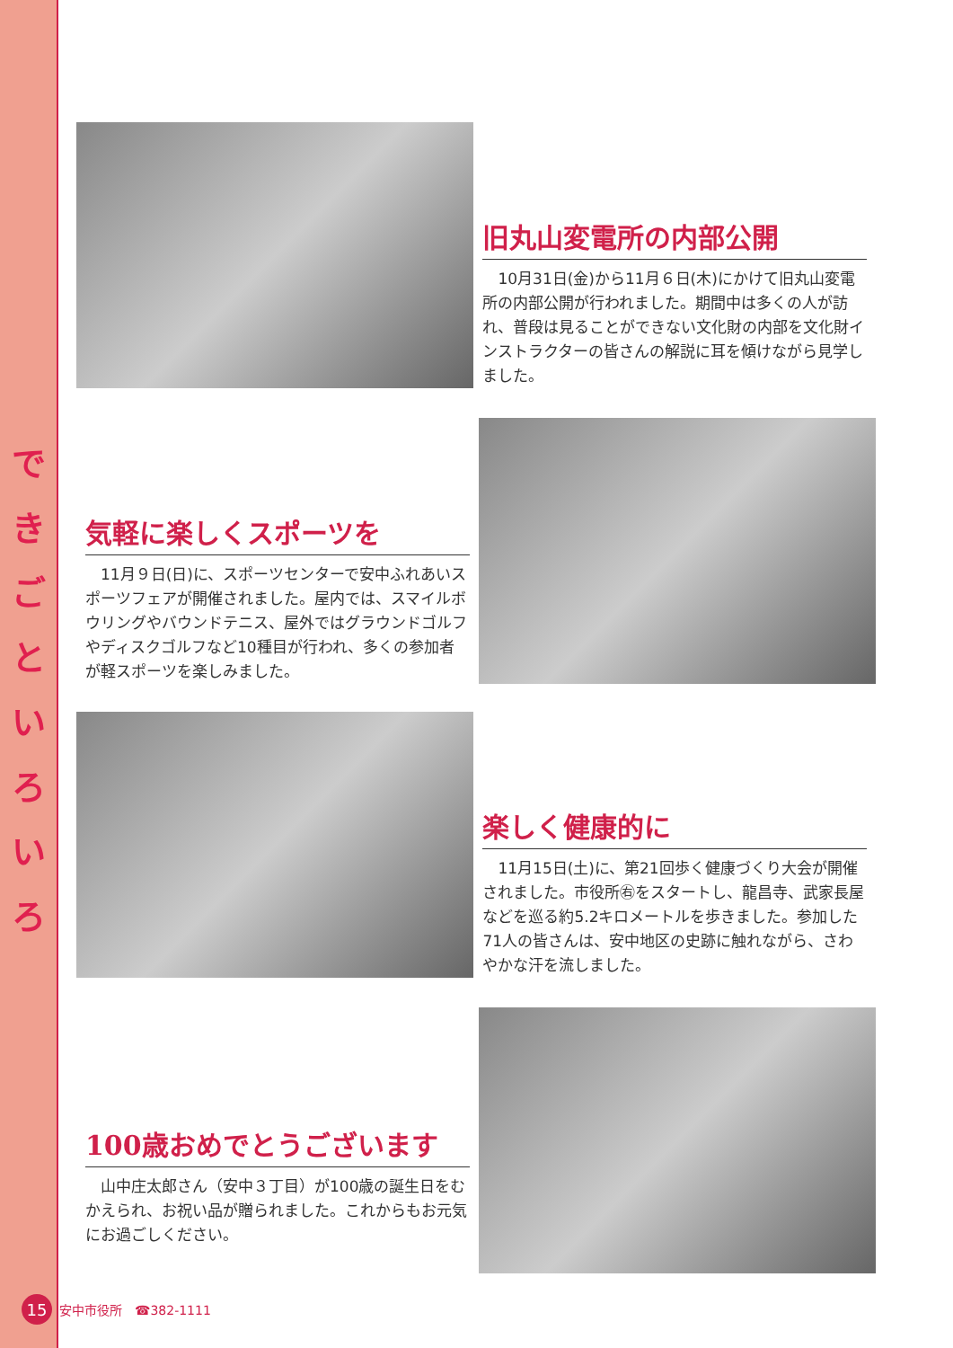で き ご と い ろ い ろ
旧丸山変電所の内部公開
　10月31日(金)から11月６日(木)にかけて旧丸山変電所の内部公開が行われました。期間中は多くの人が訪れ、普段は見ることができない文化財の内部を文化財インストラクターの皆さんの解説に耳を傾けながら見学しました。
気軽に楽しくスポーツを
　11月９日(日)に、スポーツセンターで安中ふれあいスポーツフェアが開催されました。屋内では、スマイルボウリングやバウンドテニス、屋外ではグラウンドゴルフやディスクゴルフなど10種目が行われ、多くの参加者が軽スポーツを楽しみました。
楽しく健康的に
　11月15日(土)に、第21回歩く健康づくり大会が開催されました。市役所㊨をスタートし、龍昌寺、武家長屋などを巡る約5.2キロメートルを歩きました。参加した71人の皆さんは、安中地区の史跡に触れながら、さわやかな汗を流しました。
100歳おめでとうございます
　山中庄太郎さん（安中３丁目）が100歳の誕生日をむかえられ、お祝い品が贈られました。これからもお元気にお過ごしください。
15 安中市役所　☎382-1111